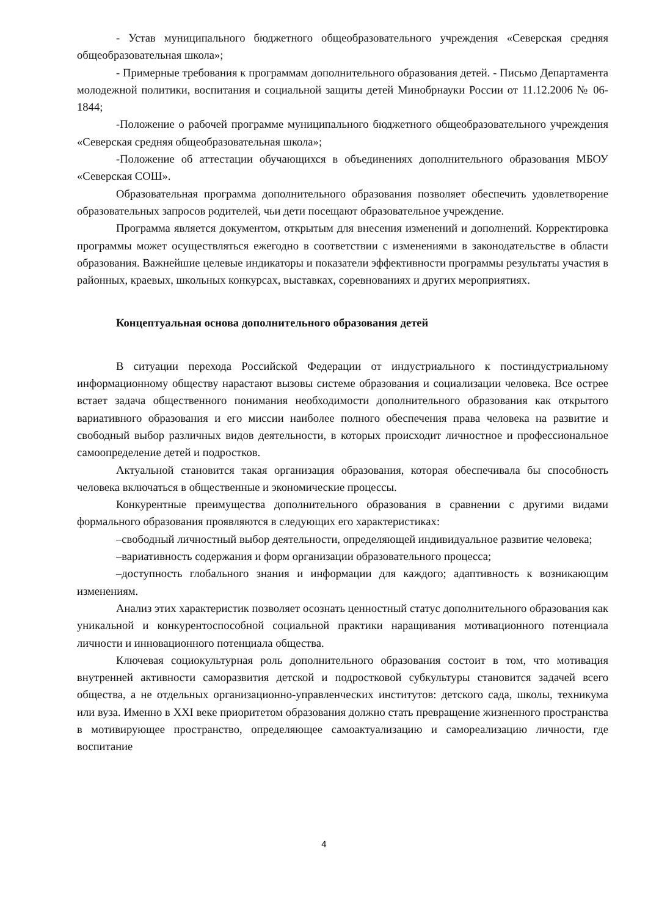- Устав муниципального бюджетного общеобразовательного учреждения «Северская средняя общеобразовательная школа»;
- Примерные требования к программам дополнительного образования детей. - Письмо Департамента молодежной политики, воспитания и социальной защиты детей Минобрнауки России от 11.12.2006 № 06-1844;
-Положение о рабочей программе муниципального бюджетного общеобразовательного учреждения «Северская средняя общеобразовательная школа»;
-Положение об аттестации обучающихся в объединениях дополнительного образования МБОУ «Северская СОШ».
Образовательная программа дополнительного образования позволяет обеспечить удовлетворение образовательных запросов родителей, чьи дети посещают образовательное учреждение.
Программа является документом, открытым для внесения изменений и дополнений. Корректировка программы может осуществляться ежегодно в соответствии с изменениями в законодательстве в области образования. Важнейшие целевые индикаторы и показатели эффективности программы результаты участия в районных, краевых, школьных конкурсах, выставках, соревнованиях и других мероприятиях.
Концептуальная основа дополнительного образования детей
В ситуации перехода Российской Федерации от индустриального к постиндустриальному информационному обществу нарастают вызовы системе образования и социализации человека. Все острее встает задача общественного понимания необходимости дополнительного образования как открытого вариативного образования и его миссии наиболее полного обеспечения права человека на развитие и свободный выбор различных видов деятельности, в которых происходит личностное и профессиональное самоопределение детей и подростков.
Актуальной становится такая организация образования, которая обеспечивала бы способность человека включаться в общественные и экономические процессы.
Конкурентные преимущества дополнительного образования в сравнении с другими видами формального образования проявляются в следующих его характеристиках:
–свободный личностный выбор деятельности, определяющей индивидуальное развитие человека;
–вариативность содержания и форм организации образовательного процесса;
–доступность глобального знания и информации для каждого; адаптивность к возникающим изменениям.
Анализ этих характеристик позволяет осознать ценностный статус дополнительного образования как уникальной и конкурентоспособной социальной практики наращивания мотивационного потенциала личности и инновационного потенциала общества.
Ключевая социокультурная роль дополнительного образования состоит в том, что мотивация внутренней активности саморазвития детской и подростковой субкультуры становится задачей всего общества, а не отдельных организационно-управленческих институтов: детского сада, школы, техникума или вуза. Именно в XXI веке приоритетом образования должно стать превращение жизненного пространства в мотивирующее пространство, определяющее самоактуализацию и самореализацию личности, где воспитание
4